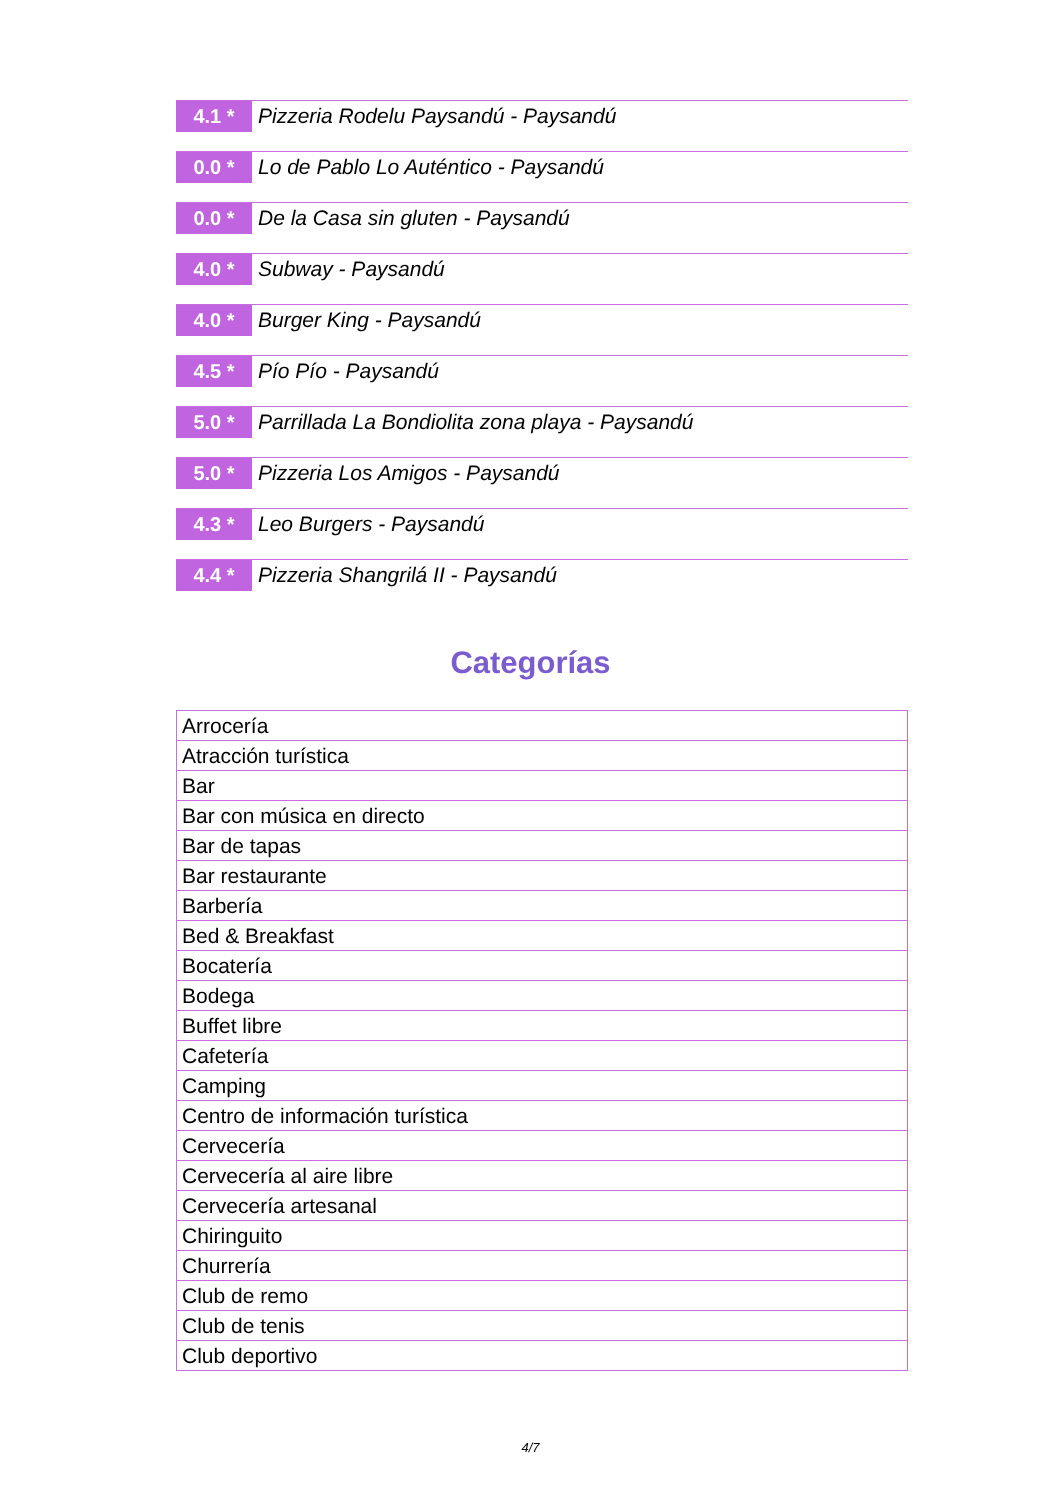4.1 *
Pizzeria Rodelu Paysandú - Paysandú
0.0 *
Lo de Pablo Lo Auténtico - Paysandú
0.0 *
De la Casa sin gluten - Paysandú
4.0 *
Subway - Paysandú
4.0 *
Burger King - Paysandú
4.5 *
Pío Pío - Paysandú
5.0 *
Parrillada La Bondiolita zona playa - Paysandú
5.0 *
Pizzeria Los Amigos - Paysandú
4.3 *
Leo Burgers - Paysandú
4.4 *
Pizzeria Shangrilá II - Paysandú
Categorías
| Arrocería |
| Atracción turística |
| Bar |
| Bar con música en directo |
| Bar de tapas |
| Bar restaurante |
| Barbería |
| Bed & Breakfast |
| Bocatería |
| Bodega |
| Buffet libre |
| Cafetería |
| Camping |
| Centro de información turística |
| Cervecería |
| Cervecería al aire libre |
| Cervecería artesanal |
| Chiringuito |
| Churrería |
| Club de remo |
| Club de tenis |
| Club deportivo |
4/7